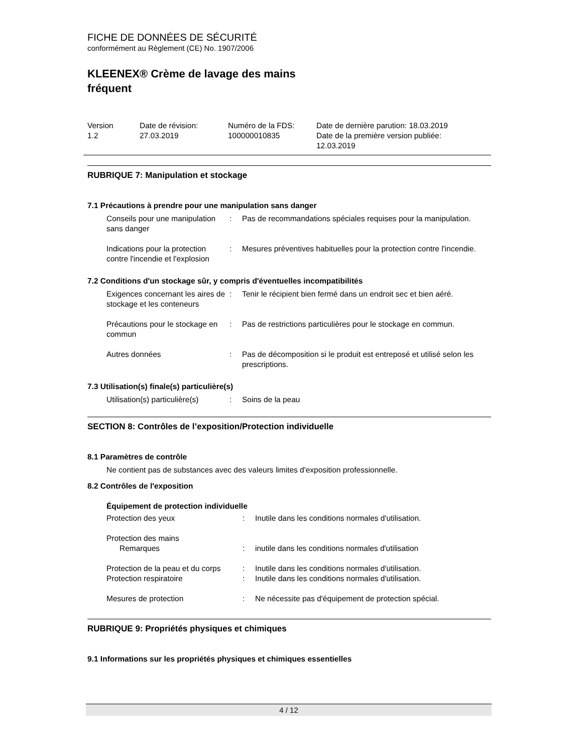FICHE DE DONNÉES DE SÉCURITÉ
conformément au Règlement (CE) No. 1907/2006
KLEENEX® Crème de lavage des mains
fréquent
| Version 1.2 | Date de révision: 27.03.2019 | Numéro de la FDS: 100000010835 | Date de dernière parution: 18.03.2019 Date de la première version publiée: 12.03.2019 |
RUBRIQUE 7: Manipulation et stockage
7.1 Précautions à prendre pour une manipulation sans danger
| Conseils pour une manipulation sans danger | : | Pas de recommandations spéciales requises pour la manipulation. |
| Indications pour la protection contre l'incendie et l'explosion | : | Mesures préventives habituelles pour la protection contre l'incendie. |
7.2 Conditions d'un stockage sûr, y compris d'éventuelles incompatibilités
| Exigences concernant les aires de stockage et les conteneurs | : | Tenir le récipient bien fermé dans un endroit sec et bien aéré. |
| Précautions pour le stockage en commun | : | Pas de restrictions particulières pour le stockage en commun. |
| Autres données | : | Pas de décomposition si le produit est entreposé et utilisé selon les prescriptions. |
7.3 Utilisation(s) finale(s) particulière(s)
| Utilisation(s) particulière(s) | : | Soins de la peau |
SECTION 8: Contrôles de l’exposition/Protection individuelle
8.1 Paramètres de contrôle
Ne contient pas de substances avec des valeurs limites d'exposition professionnelle.
8.2 Contrôles de l'exposition
Équipement de protection individuelle
| Protection des yeux | : | Inutile dans les conditions normales d'utilisation. |
| Protection des mains | | |
| Remarques | : | inutile dans les conditions normales d'utilisation |
| Protection de la peau et du corps | : | Inutile dans les conditions normales d'utilisation. |
| Protection respiratoire | : | Inutile dans les conditions normales d'utilisation. |
| Mesures de protection | : | Ne nécessite pas d'équipement de protection spécial. |
RUBRIQUE 9: Propriétés physiques et chimiques
9.1 Informations sur les propriétés physiques et chimiques essentielles
4 / 12